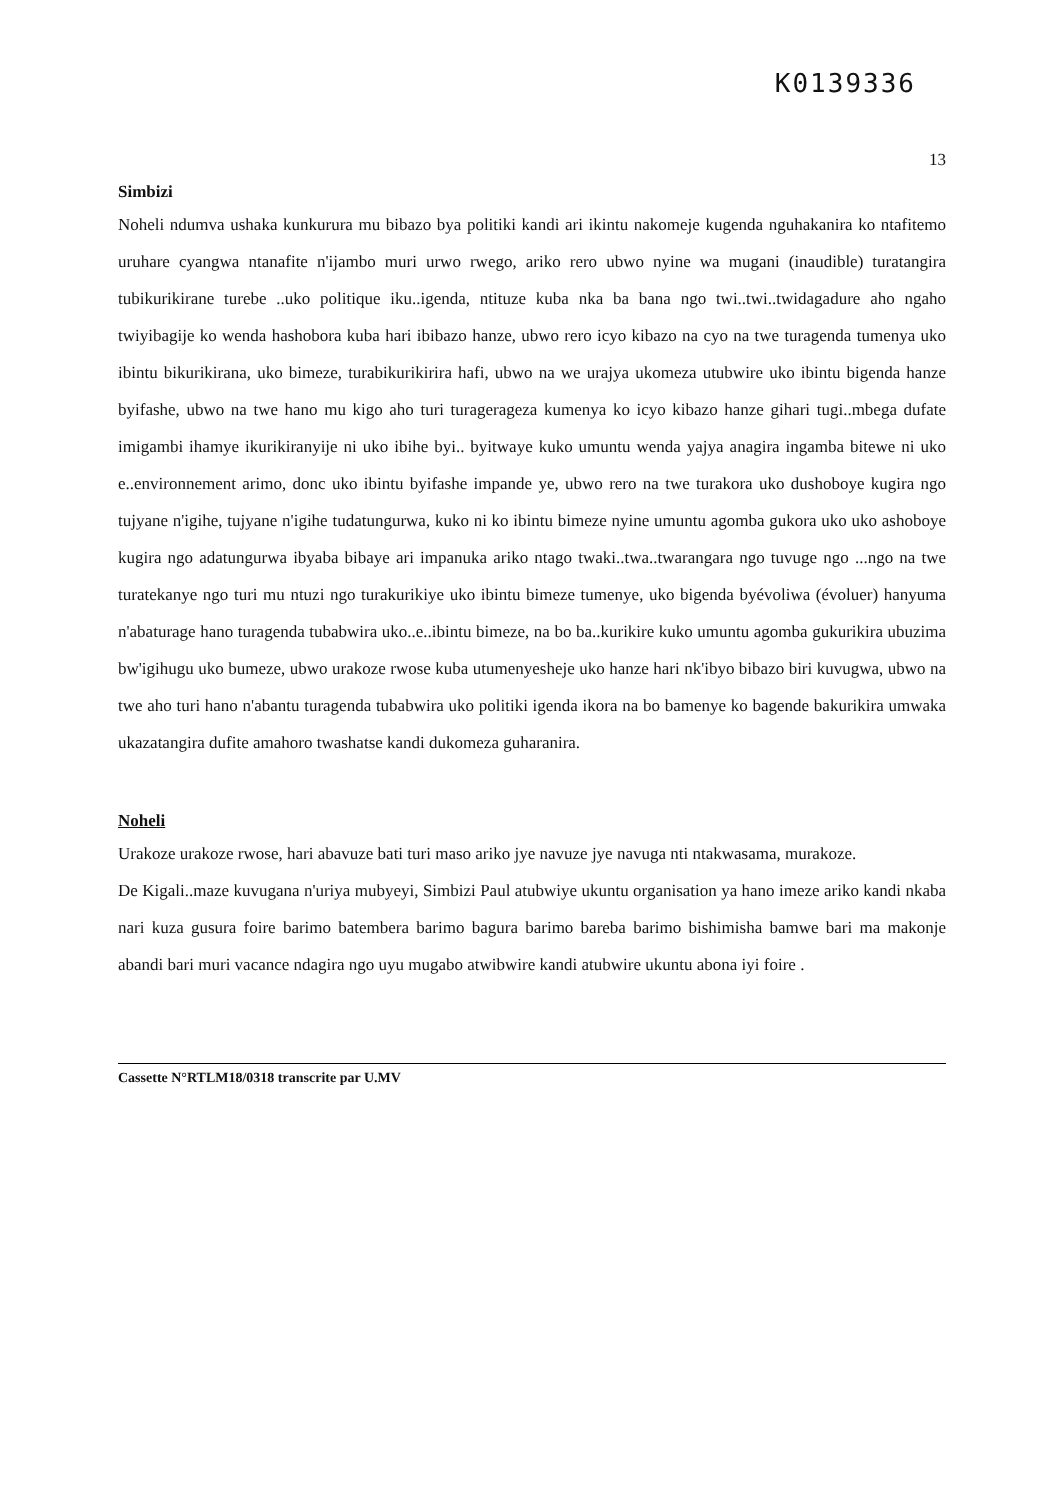K0139336
13
Simbizi
Noheli ndumva ushaka kunkurura mu bibazo bya politiki kandi ari ikintu nakomeje kugenda nguhakanira ko ntafitemo uruhare cyangwa ntanafite n'ijambo muri urwo rwego, ariko rero ubwo nyine wa mugani (inaudible) turatangira tubikurikirane turebe ..uko politique iku..igenda, ntituze kuba nka ba bana ngo twi..twi..twidagadure aho ngaho twiyibagije ko wenda hashobora kuba hari ibibazo hanze, ubwo rero icyo kibazo na cyo na twe turagenda tumenya uko ibintu bikurikirana, uko bimeze, turabikurikirira hafi, ubwo na we urajya ukomeza utubwire uko ibintu bigenda hanze byifashe, ubwo na twe hano mu kigo aho turi turagerageza kumenya ko icyo kibazo hanze gihari tugi..mbega dufate imigambi ihamye ikurikiranyije ni uko ibihe byi.. byitwaye kuko umuntu wenda yajya anagira ingamba bitewe ni uko e..environnement arimo, donc uko ibintu byifashe impande ye, ubwo rero na twe turakora uko dushoboye kugira ngo tujyane n'igihe, tujyane n'igihe tudatungurwa, kuko ni ko ibintu bimeze nyine umuntu agomba gukora uko uko ashoboye kugira ngo adatungurwa ibyaba bibaye ari impanuka ariko ntago twaki..twa..twarangara ngo tuvuge ngo ...ngo na twe turatekanye ngo turi mu ntuzi ngo turakurikiye uko ibintu bimeze tumenye, uko bigenda byévoliwa (évoluer) hanyuma n'abaturage hano turagenda tubabwira uko..e..ibintu bimeze, na bo ba..kurikire kuko umuntu agomba gukurikira ubuzima bw'igihugu uko bumeze, ubwo urakoze rwose kuba utumenyesheje uko hanze hari nk'ibyo bibazo biri kuvugwa, ubwo na twe aho turi hano n'abantu turagenda tubabwira uko politiki igenda ikora na bo bamenye ko bagende bakurikira umwaka ukazatangira dufite amahoro twashatse kandi dukomeza guharanira.
Noheli
Urakoze urakoze rwose, hari abavuze bati turi maso ariko jye navuze jye navuga nti ntakwasama, murakoze.
De Kigali..maze kuvugana n'uriya mubyeyi, Simbizi Paul atubwiye ukuntu organisation ya hano imeze ariko kandi nkaba nari kuza gusura foire barimo batembera barimo bagura barimo bareba barimo bishimisha bamwe bari ma makonje abandi bari muri vacance ndagira ngo uyu mugabo atwibwire kandi atubwire ukuntu abona iyi foire .
Cassette N°RTLM18/0318 transcrite par U.MV